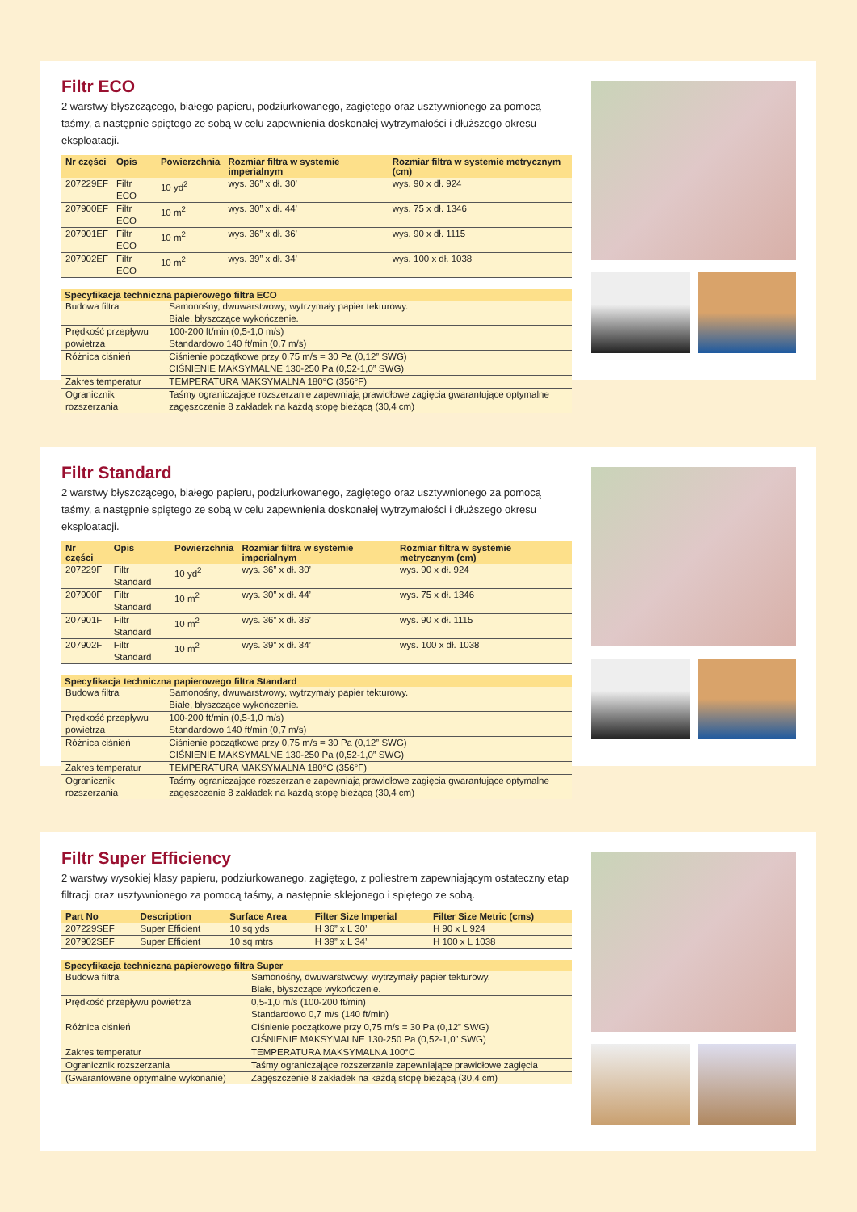Filtr ECO
2 warstwy błyszczącego, białego papieru, podziurkowanego, zagiętego oraz usztywnionego za pomocą taśmy, a następnie spiętego ze sobą w celu zapewnienia doskonałej wytrzymałości i dłuższego okresu eksploatacji.
| Nr części | Opis | Powierzchnia | Rozmiar filtra w systemie imperialnym | Rozmiar filtra w systemie metrycznym (cm) |
| --- | --- | --- | --- | --- |
| 207229EF | Filtr ECO | 10 yd<sup>2</sup> | wys. 36” x dł. 30’ | wys. 90 x dł. 924 |
| 207900EF | Filtr ECO | 10 m<sup>2</sup> | wys. 30” x dł. 44’ | wys. 75 x dł. 1346 |
| 207901EF | Filtr ECO | 10 m<sup>2</sup> | wys. 36” x dł. 36’ | wys. 90 x dł. 1115 |
| 207902EF | Filtr ECO | 10 m<sup>2</sup> | wys. 39” x dł. 34’ | wys. 100 x dł. 1038 |
| Specyfikacja techniczna papierowego filtra ECO | |
| --- | --- |
| Budowa filtra | Samonośny, dwuwarstwowy, wytrzymały papier tekturowy. Białe, błyszczące wykończenie. |
| Prędkość przepływu powietrza | 100-200 ft/min (0,5-1,0 m/s) Standardowo 140 ft/min (0,7 m/s) |
| Różnica ciśnień | Ciśnienie początkowe przy 0,75 m/s = 30 Pa (0,12” SWG) CIŚNIENIE MAKSYMALNE 130-250 Pa (0,52-1,0” SWG) |
| Zakres temperatur | TEMPERATURA MAKSYMALNA 180°C (356°F) |
| Ogranicznik rozszerzania | Taśmy ograniczające rozszerzanie zapewniają prawidłowe zagięcia gwarantujące optymalne zagęszczenie 8 zakładek na każdą stopę bieżącą (30,4 cm) |
Filtr Standard
2 warstwy błyszczącego, białego papieru, podziurkowanego, zagiętego oraz usztywnionego za pomocą taśmy, a następnie spiętego ze sobą w celu zapewnienia doskonałej wytrzymałości i dłuższego okresu eksploatacji.
| Nr części | Opis | Powierzchnia | Rozmiar filtra w systemie imperialnym | Rozmiar filtra w systemie metrycznym (cm) |
| --- | --- | --- | --- | --- |
| 207229F | Filtr Standard | 10 yd<sup>2</sup> | wys. 36” x dł. 30’ | wys. 90 x dł. 924 |
| 207900F | Filtr Standard | 10 m<sup>2</sup> | wys. 30” x dł. 44’ | wys. 75 x dł. 1346 |
| 207901F | Filtr Standard | 10 m<sup>2</sup> | wys. 36” x dł. 36’ | wys. 90 x dł. 1115 |
| 207902F | Filtr Standard | 10 m<sup>2</sup> | wys. 39” x dł. 34’ | wys. 100 x dł. 1038 |
| Specyfikacja techniczna papierowego filtra Standard | |
| --- | --- |
| Budowa filtra | Samonośny, dwuwarstwowy, wytrzymały papier tekturowy. Białe, błyszczące wykończenie. |
| Prędkość przepływu powietrza | 100-200 ft/min (0,5-1,0 m/s) Standardowo 140 ft/min (0,7 m/s) |
| Różnica ciśnień | Ciśnienie początkowe przy 0,75 m/s = 30 Pa (0,12” SWG) CIŚNIENIE MAKSYMALNE 130-250 Pa (0,52-1,0” SWG) |
| Zakres temperatur | TEMPERATURA MAKSYMALNA 180°C (356°F) |
| Ogranicznik rozszerzania | Taśmy ograniczające rozszerzanie zapewniają prawidłowe zagięcia gwarantujące optymalne zagęszczenie 8 zakładek na każdą stopę bieżącą (30,4 cm) |
Filtr Super Efficiency
2 warstwy wysokiej klasy papieru, podziurkowanego, zagiętego, z poliestrem zapewniającym ostateczny etap filtracji oraz usztywnionego za pomocą taśmy, a następnie sklejonego i spiętego ze sobą.
| Part No | Description | Surface Area | Filter Size Imperial | Filter Size Metric (cms) |
| --- | --- | --- | --- | --- |
| 207229SEF | Super Efficient | 10 sq yds | H 36” x L 30’ | H 90 x L 924 |
| 207902SEF | Super Efficient | 10 sq mtrs | H 39” x L 34’ | H 100 x L 1038 |
| Specyfikacja techniczna papierowego filtra Super | |
| --- | --- |
| Budowa filtra | Samonośny, dwuwarstwowy, wytrzymały papier tekturowy. Białe, błyszczące wykończenie. |
| Prędkość przepływu powietrza | 0,5-1,0 m/s (100-200 ft/min) Standardowo 0,7 m/s (140 ft/min) |
| Różnica ciśnień | Ciśnienie początkowe przy 0,75 m/s = 30 Pa (0,12” SWG) CIŚNIENIE MAKSYMALNE 130-250 Pa (0,52-1,0” SWG) |
| Zakres temperatur | TEMPERATURA MAKSYMALNA 100°C |
| Ogranicznik rozszerzania | Taśmy ograniczające rozszerzanie zapewniające prawidłowe zagięcia |
| (Gwarantowane optymalne wykonanie) | Zagęszczenie 8 zakładek na każdą stopę bieżącą (30,4 cm) |